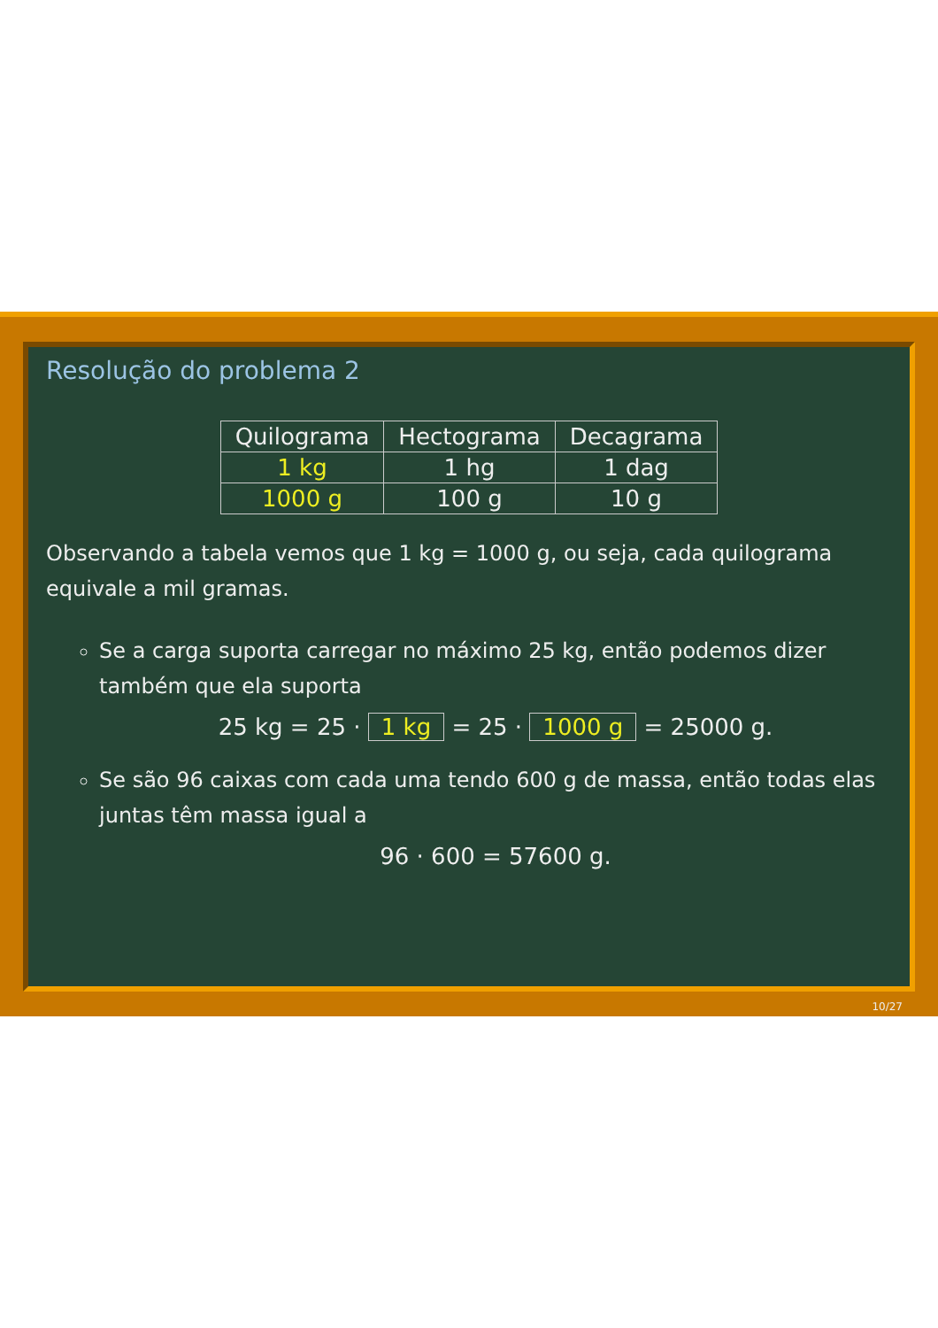Resolução do problema 2
| Quilograma | Hectograma | Decagrama |
| --- | --- | --- |
| 1 kg | 1 hg | 1 dag |
| 1000 g | 100 g | 10 g |
Observando a tabela vemos que 1 kg = 1000 g, ou seja, cada quilograma equivale a mil gramas.
Se a carga suporta carregar no máximo 25 kg, então podemos dizer também que ela suporta
25 kg = 25 · 1 kg = 25 · 1000 g = 25000 g.
Se são 96 caixas com cada uma tendo 600 g de massa, então todas elas juntas têm massa igual a
96 · 600 = 57600 g.
10/27